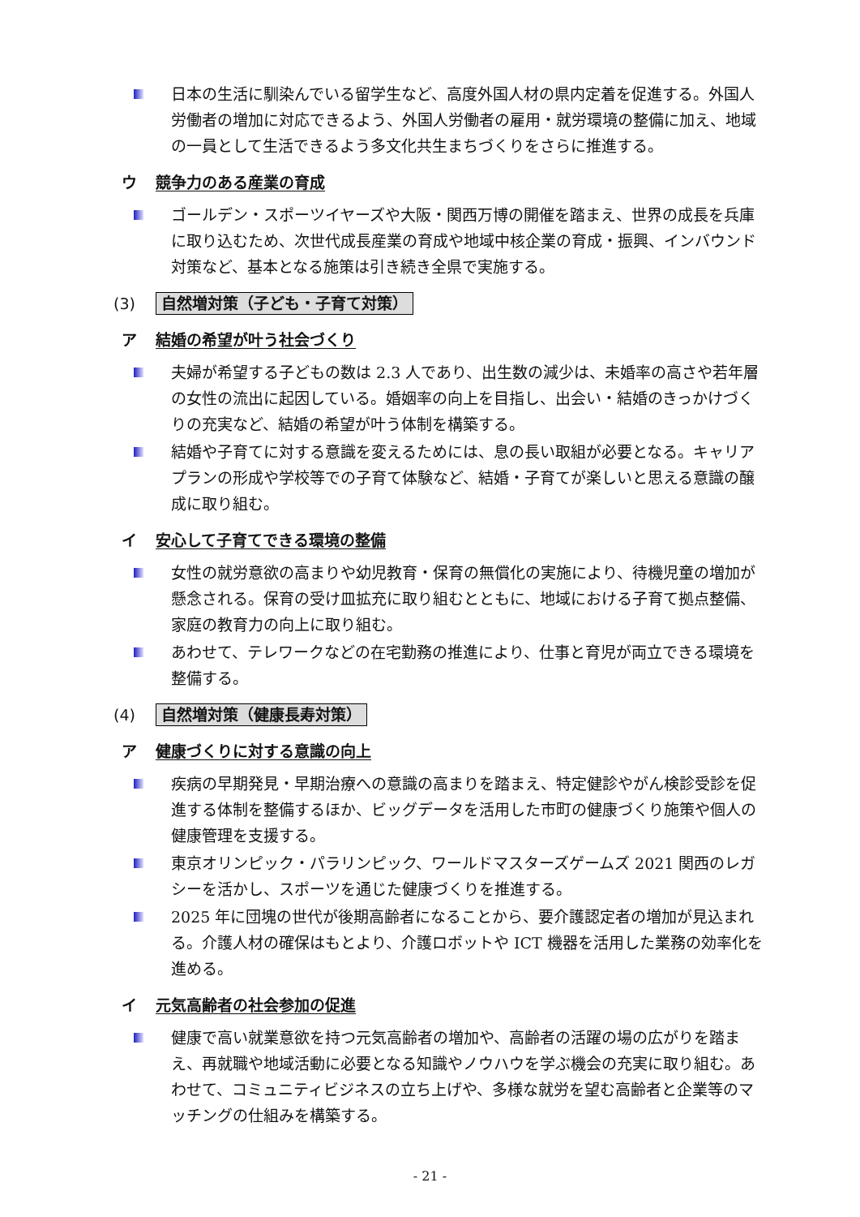日本の生活に馴染んでいる留学生など、高度外国人材の県内定着を促進する。外国人労働者の増加に対応できるよう、外国人労働者の雇用・就労環境の整備に加え、地域の一員として生活できるよう多文化共生まちづくりをさらに推進する。
ウ 競争力のある産業の育成
ゴールデン・スポーツイヤーズや大阪・関西万博の開催を踏まえ、世界の成長を兵庫に取り込むため、次世代成長産業の育成や地域中核企業の育成・振興、インバウンド対策など、基本となる施策は引き続き全県で実施する。
(3) 自然増対策（子ども・子育て対策）
ア 結婚の希望が叶う社会づくり
夫婦が希望する子どもの数は 2.3 人であり、出生数の減少は、未婚率の高さや若年層の女性の流出に起因している。婚姻率の向上を目指し、出会い・結婚のきっかけづくりの充実など、結婚の希望が叶う体制を構築する。
結婚や子育てに対する意識を変えるためには、息の長い取組が必要となる。キャリアプランの形成や学校等での子育て体験など、結婚・子育てが楽しいと思える意識の醸成に取り組む。
イ 安心して子育てできる環境の整備
女性の就労意欲の高まりや幼児教育・保育の無償化の実施により、待機児童の増加が懸念される。保育の受け皿拡充に取り組むとともに、地域における子育て拠点整備、家庭の教育力の向上に取り組む。
あわせて、テレワークなどの在宅勤務の推進により、仕事と育児が両立できる環境を整備する。
(4) 自然増対策（健康長寿対策）
ア 健康づくりに対する意識の向上
疾病の早期発見・早期治療への意識の高まりを踏まえ、特定健診やがん検診受診を促進する体制を整備するほか、ビッグデータを活用した市町の健康づくり施策や個人の健康管理を支援する。
東京オリンピック・パラリンピック、ワールドマスターズゲームズ 2021 関西のレガシーを活かし、スポーツを通じた健康づくりを推進する。
2025 年に団塊の世代が後期高齢者になることから、要介護認定者の増加が見込まれる。介護人材の確保はもとより、介護ロボットや ICT 機器を活用した業務の効率化を進める。
イ 元気高齢者の社会参加の促進
健康で高い就業意欲を持つ元気高齢者の増加や、高齢者の活躍の場の広がりを踏まえ、再就職や地域活動に必要となる知識やノウハウを学ぶ機会の充実に取り組む。あわせて、コミュニティビジネスの立ち上げや、多様な就労を望む高齢者と企業等のマッチングの仕組みを構築する。
- 21 -